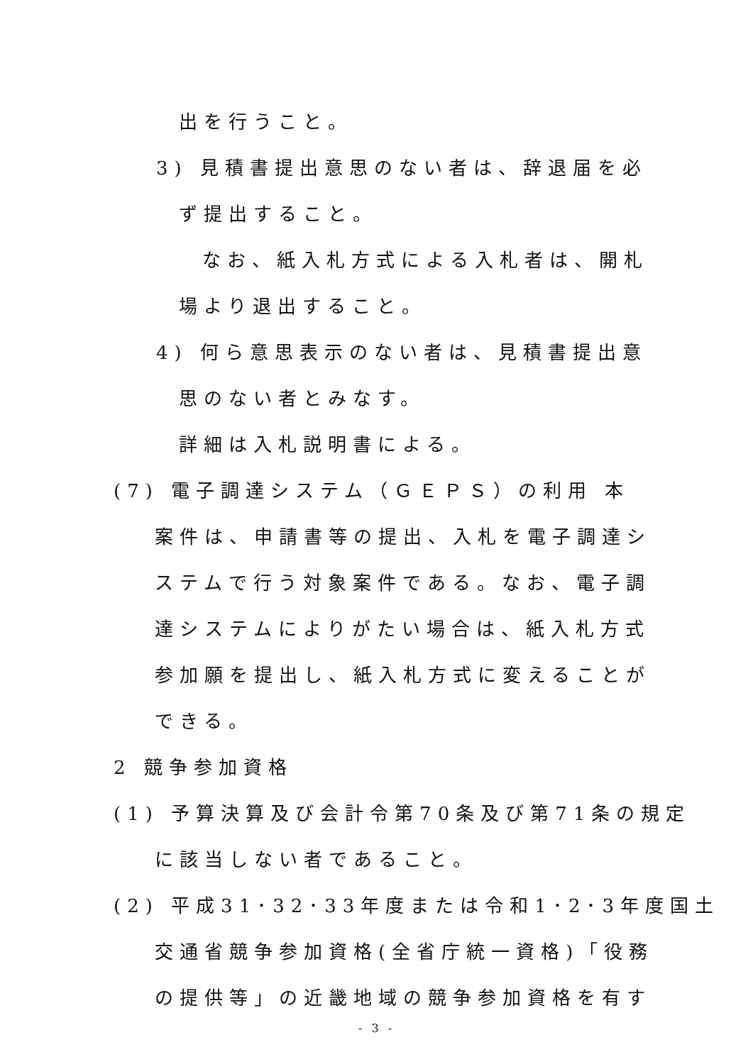出を行うこと。
3) 見積書提出意思のない者は、辞退届を必
ず提出すること。
なお、紙入札方式による入札者は、開札
場より退出すること。
4) 何ら意思表示のない者は、見積書提出意
思のない者とみなす。
詳細は入札説明書による。
(7) 電子調達システム（ＧＥＰＳ）の利用 本
案件は、申請書等の提出、入札を電子調達シ
ステムで行う対象案件である。なお、電子調
達システムによりがたい場合は、紙入札方式
参加願を提出し、紙入札方式に変えることが
できる。
2 競争参加資格
(1) 予算決算及び会計令第70条及び第71条の規定
に該当しない者であること。
(2) 平成31･32･33年度または令和1･2･3年度国土
交通省競争参加資格(全省庁統一資格)「役務
の提供等」の近畿地域の競争参加資格を有す
- 3 -